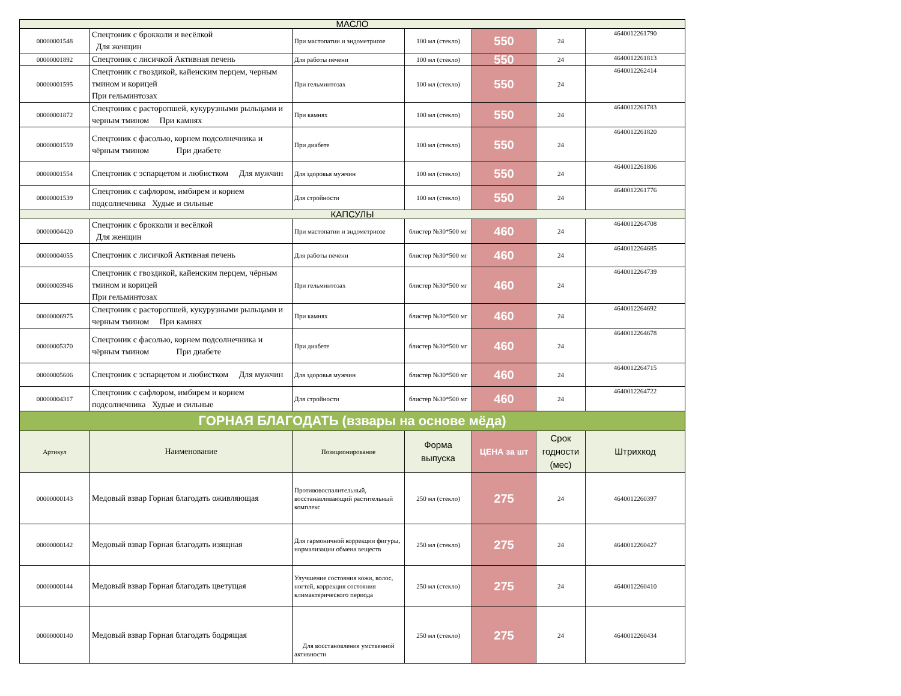| МАСЛО | | | | | | |
| 00000001548 | Спецтоник с брокколи и весёлкой Для женщин | При мастопатии и эндометриозе | 100 мл (стекло) | 550 | 24 | 4640012261790 |
| 00000001892 | Спецтоник с лисичкой Активная печень | Для работы печени | 100 мл (стекло) | 550 | 24 | 4640012261813 |
| 00000001595 | Спецтоник с гвоздикой, кайенским перцем, черным тмином и корицей При гельминтозах | При гельминтозах | 100 мл (стекло) | 550 | 24 | 4640012262414 |
| 00000001872 | Спецтоник с расторопшей, кукурузными рыльцами и черным тмином При камнях | При камнях | 100 мл (стекло) | 550 | 24 | 4640012261783 |
| 00000001559 | Спецтоник с фасолью, корнем подсолнечника и чёрным тмином При диабете | При диабете | 100 мл (стекло) | 550 | 24 | 4640012261820 |
| 00000001554 | Спецтоник с эспарцетом и любистком Для мужчин | Для здоровья мужчин | 100 мл (стекло) | 550 | 24 | 4640012261806 |
| 00000001539 | Спецтоник с сафлором, имбирем и корнем подсолнечника Худые и сильные | Для стройности | 100 мл (стекло) | 550 | 24 | 4640012261776 |
| КАПСУЛЫ | | | | | | |
| 00000004420 | Спецтоник с брокколи и весёлкой Для женщин | При мастопатии и эндометриозе | блистер №30*500 мг | 460 | 24 | 4640012264708 |
| 00000004055 | Спецтоник с лисичкой Активная печень | Для работы печени | блистер №30*500 мг | 460 | 24 | 4640012264685 |
| 00000003946 | Спецтоник с гвоздикой, кайенским перцем, чёрным тмином и корицей При гельминтозах | При гельминтозах | блистер №30*500 мг | 460 | 24 | 4640012264739 |
| 00000006975 | Спецтоник с расторопшей, кукурузными рыльцами и черным тмином При камнях | При камнях | блистер №30*500 мг | 460 | 24 | 4640012264692 |
| 00000005370 | Спецтоник с фасолью, корнем подсолнечника и чёрным тмином При диабете | При диабете | блистер №30*500 мг | 460 | 24 | 4640012264678 |
| 00000005606 | Спецтоник с эспарцетом и любистком Для мужчин | Для здоровья мужчин | блистер №30*500 мг | 460 | 24 | 4640012264715 |
| 00000004317 | Спецтоник с сафлором, имбирем и корнем подсолнечника Худые и сильные | Для стройности | блистер №30*500 мг | 460 | 24 | 4640012264722 |
| ГОРНАЯ БЛАГОДАТЬ (взвары на основе мёда) | | | | | | |
| Артикул | Наименование | Позиционирование | Форма выпуска | ЦЕНА за шт | Срок годности (мес) | Штрихкод |
| 00000000143 | Медовый взвар Горная благодать оживляющая | Противовоспалительный, восстанавливающий растительный комплекс | 250 мл (стекло) | 275 | 24 | 4640012260397 |
| 00000000142 | Медовый взвар Горная благодать изящная | Для гармоничной коррекции фигуры, нормализации обмена веществ | 250 мл (стекло) | 275 | 24 | 4640012260427 |
| 00000000144 | Медовый взвар Горная благодать цветущая | Улучшение состояния кожи, волос, ногтей, коррекция состояния климактерического периода | 250 мл (стекло) | 275 | 24 | 4640012260410 |
| 00000000140 | Медовый взвар Горная благодать бодрящая | Для восстановления умственной активности | 250 мл (стекло) | 275 | 24 | 4640012260434 |